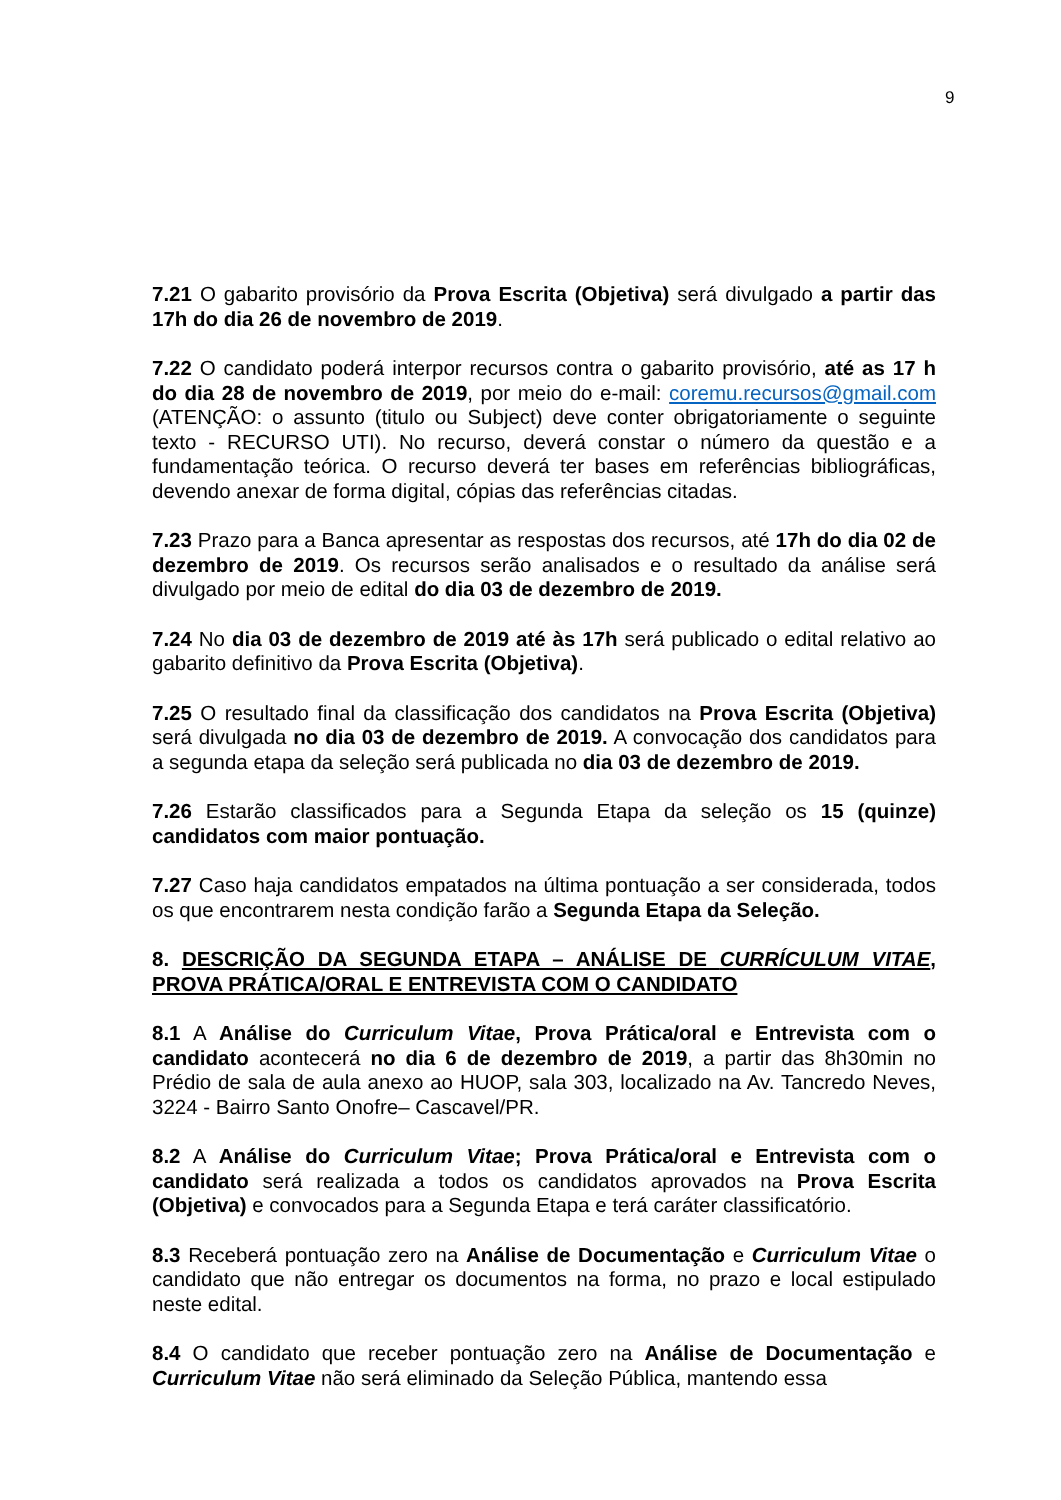9
7.21 O gabarito provisório da Prova Escrita (Objetiva) será divulgado a partir das 17h do dia 26 de novembro de 2019.
7.22 O candidato poderá interpor recursos contra o gabarito provisório, até as 17 h do dia 28 de novembro de 2019, por meio do e-mail: coremu.recursos@gmail.com (ATENÇÃO: o assunto (titulo ou Subject) deve conter obrigatoriamente o seguinte texto - RECURSO UTI). No recurso, deverá constar o número da questão e a fundamentação teórica. O recurso deverá ter bases em referências bibliográficas, devendo anexar de forma digital, cópias das referências citadas.
7.23 Prazo para a Banca apresentar as respostas dos recursos, até 17h do dia 02 de dezembro de 2019. Os recursos serão analisados e o resultado da análise será divulgado por meio de edital do dia 03 de dezembro de 2019.
7.24 No dia 03 de dezembro de 2019 até às 17h será publicado o edital relativo ao gabarito definitivo da Prova Escrita (Objetiva).
7.25 O resultado final da classificação dos candidatos na Prova Escrita (Objetiva) será divulgada no dia 03 de dezembro de 2019. A convocação dos candidatos para a segunda etapa da seleção será publicada no dia 03 de dezembro de 2019.
7.26 Estarão classificados para a Segunda Etapa da seleção os 15 (quinze) candidatos com maior pontuação.
7.27 Caso haja candidatos empatados na última pontuação a ser considerada, todos os que encontrarem nesta condição farão a Segunda Etapa da Seleção.
8. DESCRIÇÃO DA SEGUNDA ETAPA – ANÁLISE DE CURRÍCULUM VITAE, PROVA PRÁTICA/ORAL E ENTREVISTA COM O CANDIDATO
8.1 A Análise do Curriculum Vitae, Prova Prática/oral e Entrevista com o candidato acontecerá no dia 6 de dezembro de 2019, a partir das 8h30min no Prédio de sala de aula anexo ao HUOP, sala 303, localizado na Av. Tancredo Neves, 3224 - Bairro Santo Onofre– Cascavel/PR.
8.2 A Análise do Curriculum Vitae; Prova Prática/oral e Entrevista com o candidato será realizada a todos os candidatos aprovados na Prova Escrita (Objetiva) e convocados para a Segunda Etapa e terá caráter classificatório.
8.3 Receberá pontuação zero na Análise de Documentação e Curriculum Vitae o candidato que não entregar os documentos na forma, no prazo e local estipulado neste edital.
8.4 O candidato que receber pontuação zero na Análise de Documentação e Curriculum Vitae não será eliminado da Seleção Pública, mantendo essa